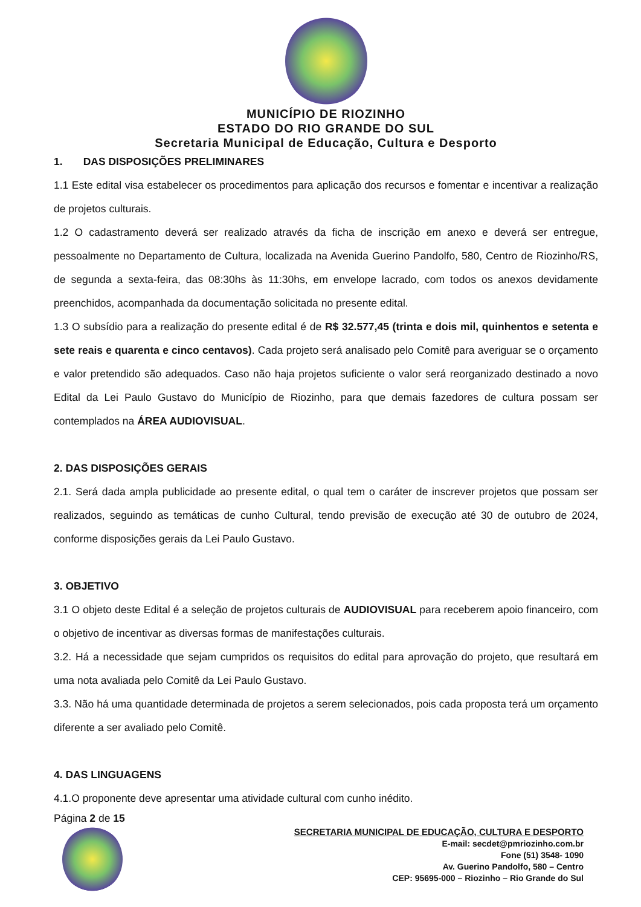MUNICÍPIO DE RIOZINHO
ESTADO DO RIO GRANDE DO SUL
Secretaria Municipal de Educação, Cultura e Desporto
1. DAS DISPOSIÇÕES PRELIMINARES
1.1 Este edital visa estabelecer os procedimentos para aplicação dos recursos e fomentar e incentivar a realização de projetos culturais.
1.2 O cadastramento deverá ser realizado através da ficha de inscrição em anexo e deverá ser entregue, pessoalmente no Departamento de Cultura, localizada na Avenida Guerino Pandolfo, 580, Centro de Riozinho/RS, de segunda a sexta-feira, das 08:30hs às 11:30hs, em envelope lacrado, com todos os anexos devidamente preenchidos, acompanhada da documentação solicitada no presente edital.
1.3 O subsídio para a realização do presente edital é de R$ 32.577,45 (trinta e dois mil, quinhentos e setenta e sete reais e quarenta e cinco centavos). Cada projeto será analisado pelo Comitê para averiguar se o orçamento e valor pretendido são adequados. Caso não haja projetos suficiente o valor será reorganizado destinado a novo Edital da Lei Paulo Gustavo do Município de Riozinho, para que demais fazedores de cultura possam ser contemplados na ÁREA AUDIOVISUAL.
2. DAS DISPOSIÇÕES GERAIS
2.1. Será dada ampla publicidade ao presente edital, o qual tem o caráter de inscrever projetos que possam ser realizados, seguindo as temáticas de cunho Cultural, tendo previsão de execução até 30 de outubro de 2024, conforme disposições gerais da Lei Paulo Gustavo.
3. OBJETIVO
3.1 O objeto deste Edital é a seleção de projetos culturais de AUDIOVISUAL para receberem apoio financeiro, com o objetivo de incentivar as diversas formas de manifestações culturais.
3.2. Há a necessidade que sejam cumpridos os requisitos do edital para aprovação do projeto, que resultará em uma nota avaliada pelo Comitê da Lei Paulo Gustavo.
3.3. Não há uma quantidade determinada de projetos a serem selecionados, pois cada proposta terá um orçamento diferente a ser avaliado pelo Comitê.
4. DAS LINGUAGENS
4.1.O proponente deve apresentar uma atividade cultural com cunho inédito.
Página 2 de 15
SECRETARIA MUNICIPAL DE EDUCAÇÃO, CULTURA E DESPORTO
E-mail: secdet@pmriozinho.com.br
Fone (51) 3548- 1090
Av. Guerino Pandolfo, 580 – Centro
CEP: 95695-000 – Riozinho – Rio Grande do Sul